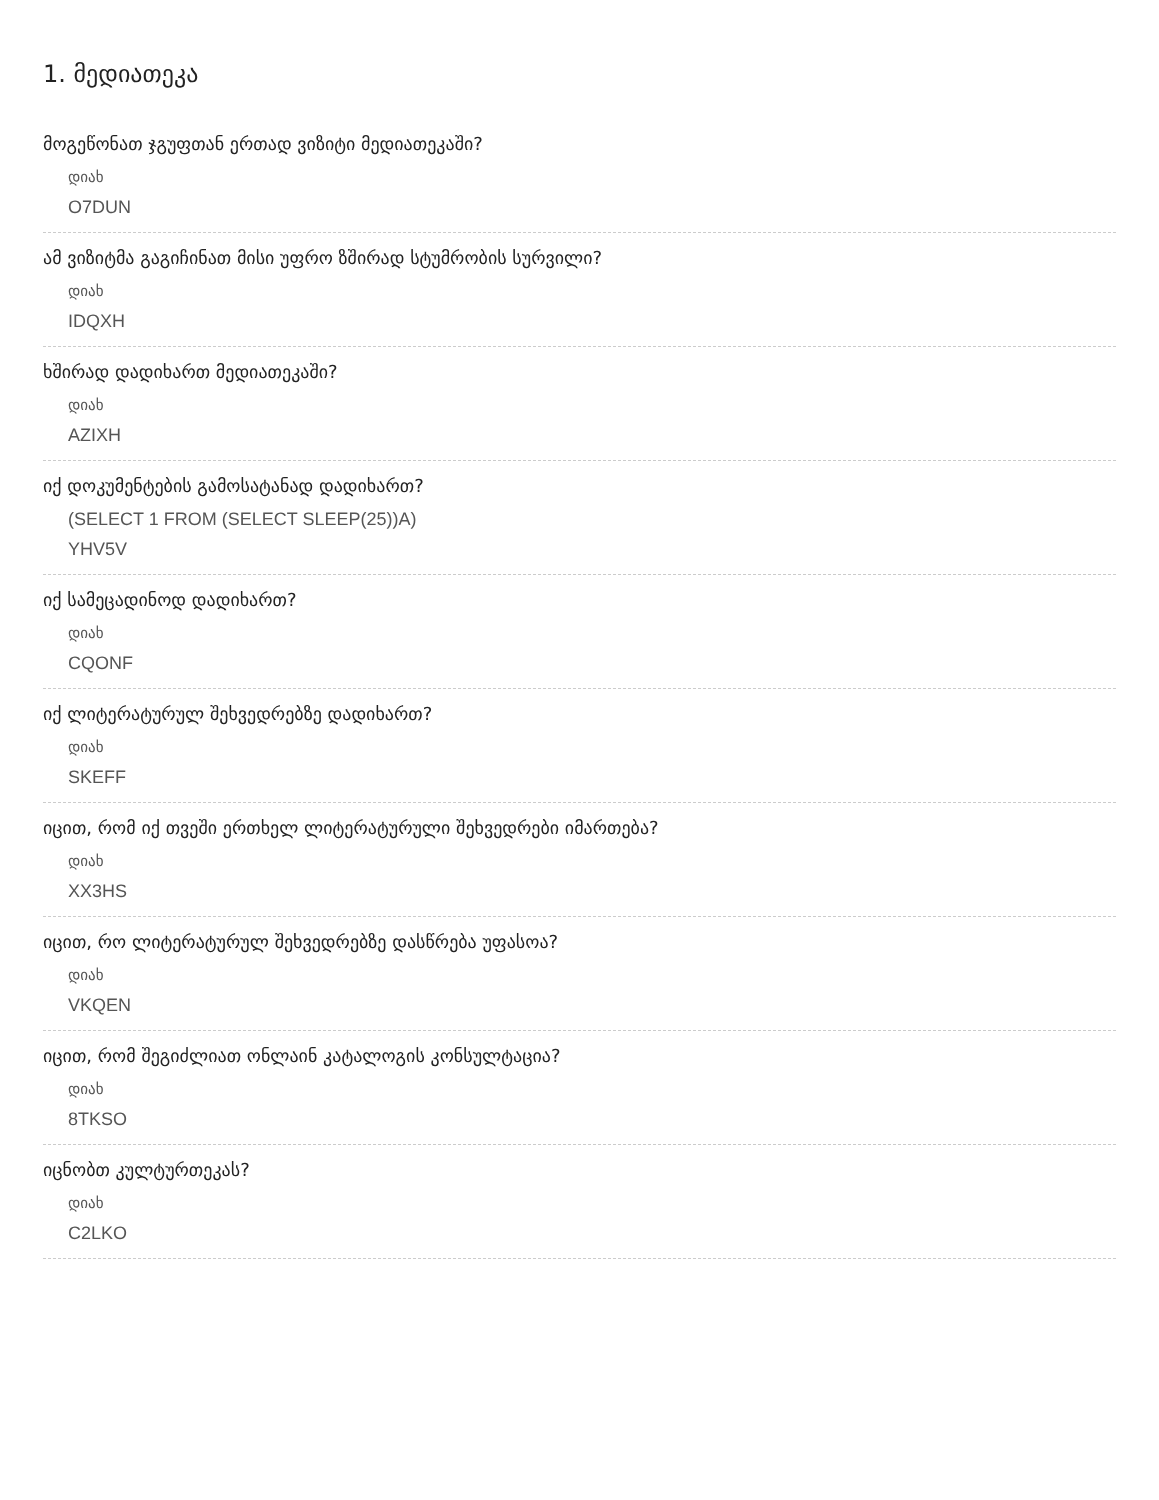1. მედიათეკა
მოგეწონათ ჯგუფთან ერთად ვიზიტი მედიათეკაში?
დიახ
O7DUN
ამ ვიზიტმა გაგიჩინათ მისი უფრო ზშირად სტუმრობის სურვილი?
დიახ
IDQXH
ხშირად დადიხართ მედიათეკაში?
დიახ
AZIXH
იქ დოკუმენტების გამოსატანად დადიხართ?
(SELECT 1 FROM (SELECT SLEEP(25))A)
YHV5V
იქ სამეცადინოდ დადიხართ?
დიახ
CQONF
იქ ლიტერატურულ შეხვედრებზე დადიხართ?
დიახ
SKEFF
იცით, რომ იქ თვეში ერთხელ ლიტერატურული შეხვედრები იმართება?
დიახ
XX3HS
იცით, რო ლიტერატურულ შეხვედრებზე დასწრება უფასოა?
დიახ
VKQEN
იცით, რომ შეგიძლიათ ონლაინ კატალოგის კონსულტაცია?
დიახ
8TKSO
იცნობთ კულტურთეკას?
დიახ
C2LKO